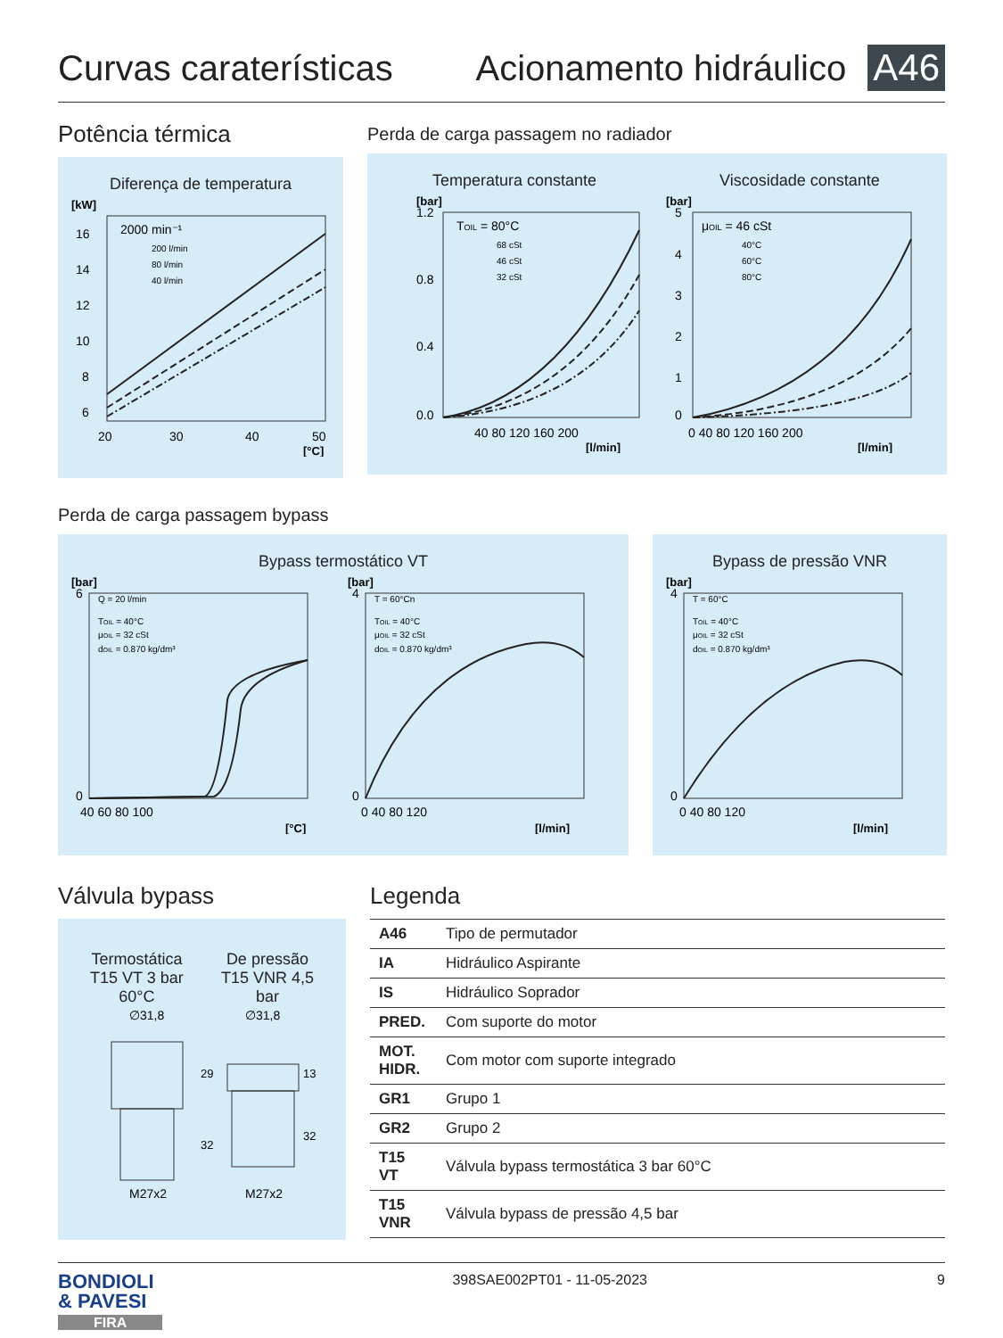Curvas caraterísticas Acionamento hidráulico A46
Potência térmica
Diferença de temperatura
[kW]
2000 min⁻¹
200 l/min
80 l/min
40 l/min
16
14
12
10
8
6
20
30
40
50
[°C]
Perda de carga passagem no radiador
Temperatura constante
[bar]
TOIL = 80°C
68 cSt
46 cSt
32 cSt
1.2
0.8
0.4
0.0
40 80 120 160 200
[l/min]
Viscosidade constante
[bar]
μOIL = 46 cSt
40°C
60°C
80°C
5
4
3
2
1
0
0 40 80 120 160 200
[l/min]
Perda de carga passagem bypass
Bypass termostático VT
[bar]
Q = 20 l/min
TOIL = 40°C
μOIL = 32 cSt
dOIL = 0.870 kg/dm³
6
0
40 60 80 100
[°C]
[bar]
T = 60°Cn
TOIL = 40°C
μOIL = 32 cSt
dOIL = 0.870 kg/dm³
4
0
0 40 80 120
[l/min]
Bypass de pressão VNR
[bar]
T = 60°C
TOIL = 40°C
μOIL = 32 cSt
dOIL = 0.870 kg/dm³
4
0
0 40 80 120
[l/min]
Válvula bypass
Termostática
T15 VT 3 bar
60°C
De pressão
T15 VNR 4,5
bar
∅31,8
∅31,8
29
32
13
32
M27x2
M27x2
Legenda
| A46 | Tipo de permutador |
| IA | Hidráulico Aspirante |
| IS | Hidráulico Soprador |
| PRED. | Com suporte do motor |
| MOT. HIDR. | Com motor com suporte integrado |
| GR1 | Grupo 1 |
| GR2 | Grupo 2 |
| T15 VT | Válvula bypass termostática 3 bar 60°C |
| T15 VNR | Válvula bypass de pressão 4,5 bar |
BONDIOLI
& PAVESI
FIRA
398SAE002PT01 - 11-05-2023 9